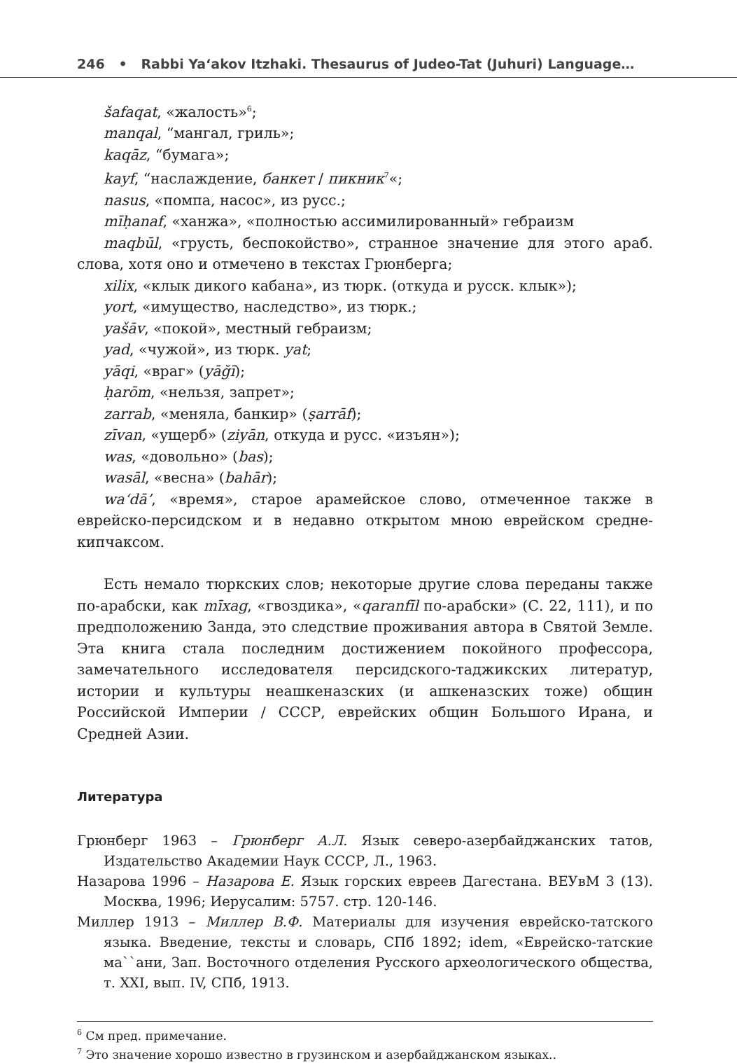246 • Rabbi Yaʻakov Itzhaki. Thesaurus of Judeo-Tat (Juhuri) Language…
šafaqat, «жалость»<sup>6</sup>;
manqal, “мангал, гриль»;
kaqāz, “бумага»;
kayf, “наслаждение, банкет / пикник<sup>7</sup>«;
nasus, «помпа, насос», из русс.;
mīḥanaf, «ханжа», «полностью ассимилированный» гебраизм
maqbūl, «грусть, беспокойство», странное значение для этого араб. слова, хотя оно и отмечено в текстах Грюнберга;
xilix, «клык дикого кабана», из тюрк. (откуда и русск. клык»);
yort, «имущество, наследство», из тюрк.;
yašāv, «покой», местный гебраизм;
yad, «чужой», из тюрк. yat;
yāqi, «враг» (yāğī);
ḥarōm, «нельзя, запрет»;
zarrab, «меняла, банкир» (ṣarrāf);
zīvan, «ущерб» (ziyān, откуда и русс. «изъян»);
was, «довольно» (bas);
wasāl, «весна» (bahār);
wa‘dā’, «время», старое арамейское слово, отмеченное также в еврейско-персидском и в недавно открытом мною еврейском средне-кипчаксом.
Есть немало тюркских слов; некоторые другие слова переданы также по-арабски, как mīxag, «гвоздика», «qaranfīl по-арабски» (С. 22, 111), и по предположению Занда, это следствие проживания автора в Святой Земле. Эта книга стала последним достижением покойного профессора, замечательного исследователя персидского-таджикских литератур, истории и культуры неашкеназских (и ашкеназских тоже) общин Российской Империи / СССР, еврейских общин Большого Ирана, и Средней Азии.
Литература
Грюнберг 1963 – Грюнберг А.Л. Язык северо-азербайджанских татов, Издательство Академии Наук СССР, Л., 1963.
Назарова 1996 – Назарова Е. Язык горских евреев Дагестана. ВЕУвМ 3 (13). Москва, 1996; Иерусалим: 5757. стр. 120-146.
Миллер 1913 – Миллер В.Ф. Материалы для изучения еврейско-татского языка. Введение, тексты и словарь, СПб 1892; idem, «Еврейско-татские ма``ани, Зап. Восточного отделения Русского археологического общества, т. XXI, вып. IV, СПб, 1913.
<sup>6</sup> См пред. примечание.
<sup>7</sup> Это значение хорошо известно в грузинском и азербайджанском языках..